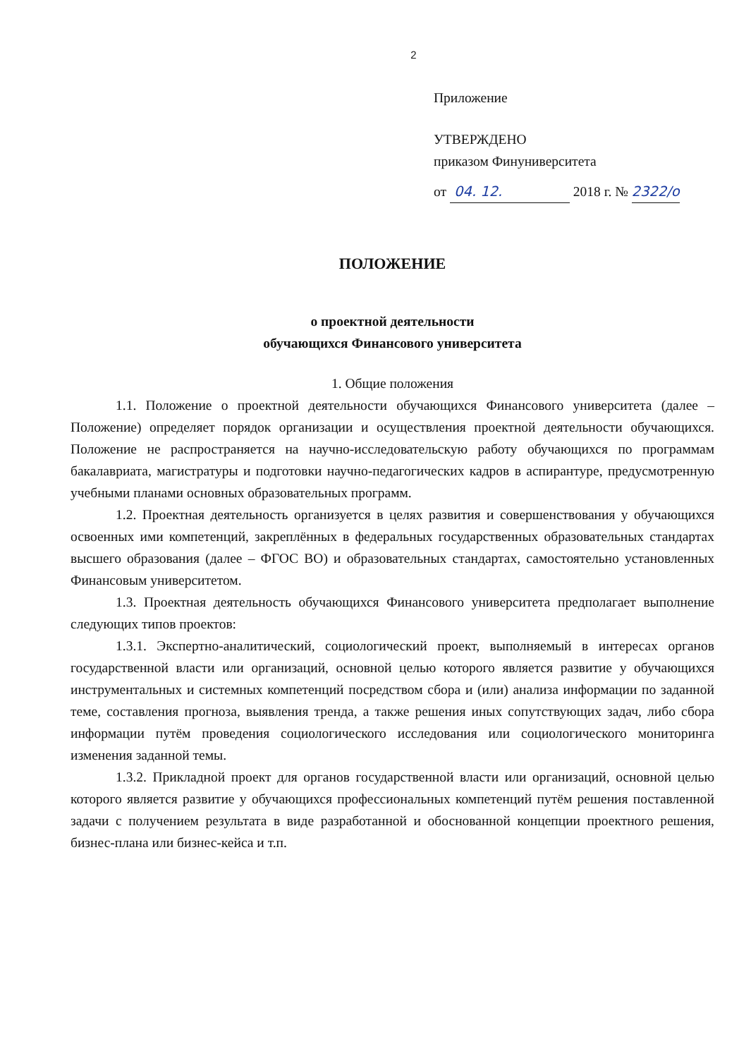2
Приложение
УТВЕРЖДЕНО
приказом Финуниверситета
от 04. 12. 2018 г. № 2322/о
ПОЛОЖЕНИЕ
о проектной деятельности
обучающихся Финансового университета
1. Общие положения
1.1. Положение о проектной деятельности обучающихся Финансового университета (далее – Положение) определяет порядок организации и осуществления проектной деятельности обучающихся. Положение не распространяется на научно-исследовательскую работу обучающихся по программам бакалавриата, магистратуры и подготовки научно-педагогических кадров в аспирантуре, предусмотренную учебными планами основных образовательных программ.
1.2. Проектная деятельность организуется в целях развития и совершенствования у обучающихся освоенных ими компетенций, закреплённых в федеральных государственных образовательных стандартах высшего образования (далее – ФГОС ВО) и образовательных стандартах, самостоятельно установленных Финансовым университетом.
1.3. Проектная деятельность обучающихся Финансового университета предполагает выполнение следующих типов проектов:
1.3.1. Экспертно-аналитический, социологический проект, выполняемый в интересах органов государственной власти или организаций, основной целью которого является развитие у обучающихся инструментальных и системных компетенций посредством сбора и (или) анализа информации по заданной теме, составления прогноза, выявления тренда, а также решения иных сопутствующих задач, либо сбора информации путём проведения социологического исследования или социологического мониторинга изменения заданной темы.
1.3.2. Прикладной проект для органов государственной власти или организаций, основной целью которого является развитие у обучающихся профессиональных компетенций путём решения поставленной задачи с получением результата в виде разработанной и обоснованной концепции проектного решения, бизнес-плана или бизнес-кейса и т.п.